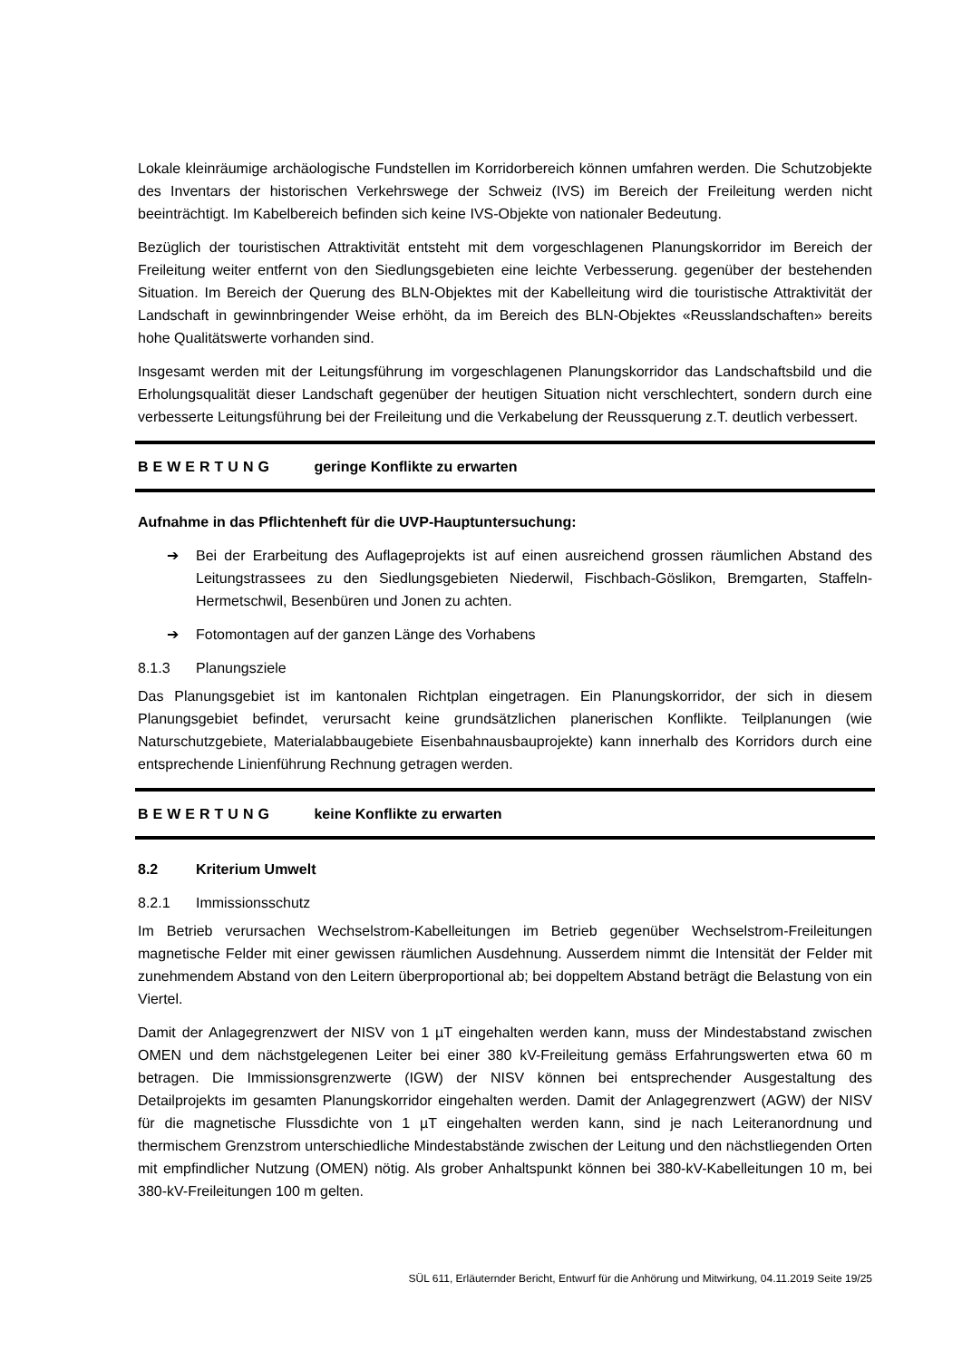Lokale kleinräumige archäologische Fundstellen im Korridorbereich können umfahren werden. Die Schutzobjekte des Inventars der historischen Verkehrswege der Schweiz (IVS) im Bereich der Freileitung werden nicht beeinträchtigt. Im Kabelbereich befinden sich keine IVS-Objekte von nationaler Bedeutung.
Bezüglich der touristischen Attraktivität entsteht mit dem vorgeschlagenen Planungskorridor im Bereich der Freileitung weiter entfernt von den Siedlungsgebieten eine leichte Verbesserung. gegenüber der bestehenden Situation. Im Bereich der Querung des BLN-Objektes mit der Kabelleitung wird die touristische Attraktivität der Landschaft in gewinnbringender Weise erhöht, da im Bereich des BLN-Objektes «Reusslandschaften» bereits hohe Qualitätswerte vorhanden sind.
Insgesamt werden mit der Leitungsführung im vorgeschlagenen Planungskorridor das Landschaftsbild und die Erholungsqualität dieser Landschaft gegenüber der heutigen Situation nicht verschlechtert, sondern durch eine verbesserte Leitungsführung bei der Freileitung und die Verkabelung der Reussquerung z.T. deutlich verbessert.
BEWERTUNG geringe Konflikte zu erwarten
Aufnahme in das Pflichtenheft für die UVP-Hauptuntersuchung:
➔ Bei der Erarbeitung des Auflageprojekts ist auf einen ausreichend grossen räumlichen Abstand des Leitungstrassees zu den Siedlungsgebieten Niederwil, Fischbach-Göslikon, Bremgarten, Staffeln-Hermetschwil, Besenbüren und Jonen zu achten.
➔ Fotomontagen auf der ganzen Länge des Vorhabens
8.1.3 Planungsziele
Das Planungsgebiet ist im kantonalen Richtplan eingetragen. Ein Planungskorridor, der sich in diesem Planungsgebiet befindet, verursacht keine grundsätzlichen planerischen Konflikte. Teilplanungen (wie Naturschutzgebiete, Materialabbaugebiete Eisenbahnausbauprojekte) kann innerhalb des Korridors durch eine entsprechende Linienführung Rechnung getragen werden.
BEWERTUNG keine Konflikte zu erwarten
8.2 Kriterium Umwelt
8.2.1 Immissionsschutz
Im Betrieb verursachen Wechselstrom-Kabelleitungen im Betrieb gegenüber Wechselstrom-Freileitungen magnetische Felder mit einer gewissen räumlichen Ausdehnung. Ausserdem nimmt die Intensität der Felder mit zunehmendem Abstand von den Leitern überproportional ab; bei doppeltem Abstand beträgt die Belastung von ein Viertel.
Damit der Anlagegrenzwert der NISV von 1 µT eingehalten werden kann, muss der Mindestabstand zwischen OMEN und dem nächstgelegenen Leiter bei einer 380 kV-Freileitung gemäss Erfahrungswerten etwa 60 m betragen. Die Immissionsgrenzwerte (IGW) der NISV können bei entsprechender Ausgestaltung des Detailprojekts im gesamten Planungskorridor eingehalten werden. Damit der Anlagegrenzwert (AGW) der NISV für die magnetische Flussdichte von 1 µT eingehalten werden kann, sind je nach Leiteranordnung und thermischem Grenzstrom unterschiedliche Mindestabstände zwischen der Leitung und den nächstliegenden Orten mit empfindlicher Nutzung (OMEN) nötig. Als grober Anhaltspunkt können bei 380-kV-Kabelleitungen 10 m, bei 380-kV-Freileitungen 100 m gelten.
SÜL 611, Erläuternder Bericht, Entwurf für die Anhörung und Mitwirkung, 04.11.2019 Seite 19/25